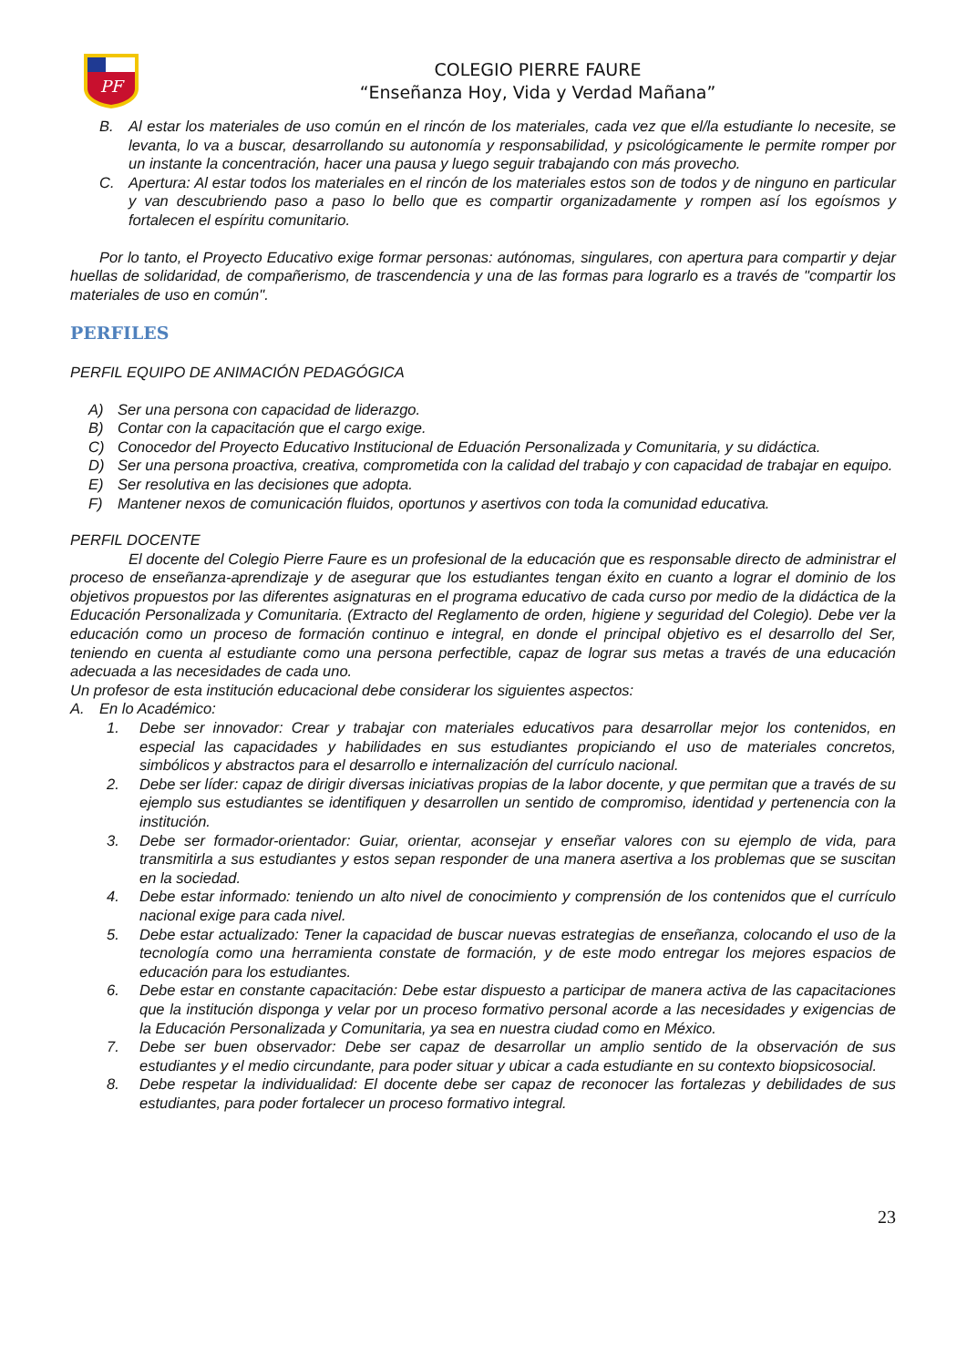PF
COLEGIO PIERRE FAURE
“Enseñanza Hoy, Vida y Verdad Mañana”
B. Al estar los materiales de uso común en el rincón de los materiales, cada vez que el/la estudiante lo necesite, se levanta, lo va a buscar, desarrollando su autonomía y responsabilidad, y psicológicamente le permite romper por un instante la concentración, hacer una pausa y luego seguir trabajando con más provecho.
C. Apertura: Al estar todos los materiales en el rincón de los materiales estos son de todos y de ninguno en particular y van descubriendo paso a paso lo bello que es compartir organizadamente y rompen así los egoísmos y fortalecen el espíritu comunitario.
Por lo tanto, el Proyecto Educativo exige formar personas: autónomas, singulares, con apertura para compartir y dejar huellas de solidaridad, de compañerismo, de trascendencia y una de las formas para lograrlo es a través de "compartir los materiales de uso en común".
PERFILES
PERFIL EQUIPO DE ANIMACIÓN PEDAGÓGICA
A) Ser una persona con capacidad de liderazgo.
B) Contar con la capacitación que el cargo exige.
C) Conocedor del Proyecto Educativo Institucional de Eduación Personalizada y Comunitaria, y su didáctica.
D) Ser una persona proactiva, creativa, comprometida con la calidad del trabajo y con capacidad de trabajar en equipo.
E) Ser resolutiva en las decisiones que adopta.
F) Mantener nexos de comunicación fluidos, oportunos y asertivos con toda la comunidad educativa.
PERFIL DOCENTE
El docente del Colegio Pierre Faure es un profesional de la educación que es responsable directo de administrar el proceso de enseñanza-aprendizaje y de asegurar que los estudiantes tengan éxito en cuanto a lograr el dominio de los objetivos propuestos por las diferentes asignaturas en el programa educativo de cada curso por medio de la didáctica de la Educación Personalizada y Comunitaria. (Extracto del Reglamento de orden, higiene y seguridad del Colegio). Debe ver la educación como un proceso de formación continuo e integral, en donde el principal objetivo es el desarrollo del Ser, teniendo en cuenta al estudiante como una persona perfectible, capaz de lograr sus metas a través de una educación adecuada a las necesidades de cada uno.
Un profesor de esta institución educacional debe considerar los siguientes aspectos:
A. En lo Académico:
1. Debe ser innovador: Crear y trabajar con materiales educativos para desarrollar mejor los contenidos, en especial las capacidades y habilidades en sus estudiantes propiciando el uso de materiales concretos, simbólicos y abstractos para el desarrollo e internalización del currículo nacional.
2. Debe ser líder: capaz de dirigir diversas iniciativas propias de la labor docente, y que permitan que a través de su ejemplo sus estudiantes se identifiquen y desarrollen un sentido de compromiso, identidad y pertenencia con la institución.
3. Debe ser formador-orientador: Guiar, orientar, aconsejar y enseñar valores con su ejemplo de vida, para transmitirla a sus estudiantes y estos sepan responder de una manera asertiva a los problemas que se suscitan en la sociedad.
4. Debe estar informado: teniendo un alto nivel de conocimiento y comprensión de los contenidos que el currículo nacional exige para cada nivel.
5. Debe estar actualizado: Tener la capacidad de buscar nuevas estrategias de enseñanza, colocando el uso de la tecnología como una herramienta constate de formación, y de este modo entregar los mejores espacios de educación para los estudiantes.
6. Debe estar en constante capacitación: Debe estar dispuesto a participar de manera activa de las capacitaciones que la institución disponga y velar por un proceso formativo personal acorde a las necesidades y exigencias de la Educación Personalizada y Comunitaria, ya sea en nuestra ciudad como en México.
7. Debe ser buen observador: Debe ser capaz de desarrollar un amplio sentido de la observación de sus estudiantes y el medio circundante, para poder situar y ubicar a cada estudiante en su contexto biopsicosocial.
8. Debe respetar la individualidad: El docente debe ser capaz de reconocer las fortalezas y debilidades de sus estudiantes, para poder fortalecer un proceso formativo integral.
23